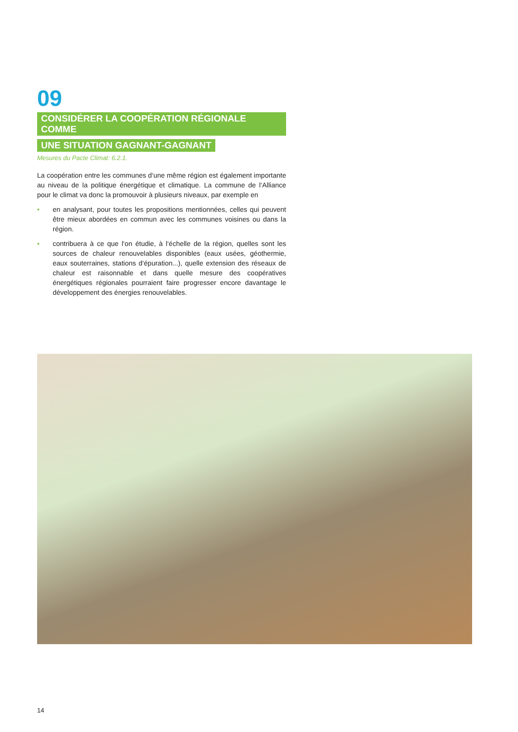09
CONSIDÉRER LA COOPÉRATION RÉGIONALE COMME
UNE SITUATION GAGNANT-GAGNANT
Mesures du Pacte Climat: 6.2.1.
La coopération entre les communes d‘une même région est également importante au niveau de la politique énergétique et climatique. La commune de l‘Alliance pour le climat va donc la promouvoir à plusieurs niveaux, par exemple en
• en analysant, pour toutes les propositions mentionnées, celles qui peuvent être mieux abordées en commun avec les communes voisines ou dans la région.
• contribuera à ce que l‘on étudie, à l‘échelle de la région, quelles sont les sources de chaleur renouvelables disponibles (eaux usées, géothermie, eaux souterraines, stations d‘épuration...), quelle extension des réseaux de chaleur est raisonnable et dans quelle mesure des coopératives énergétiques régionales pourraient faire progresser encore davantage le développement des énergies renouvelables.
14